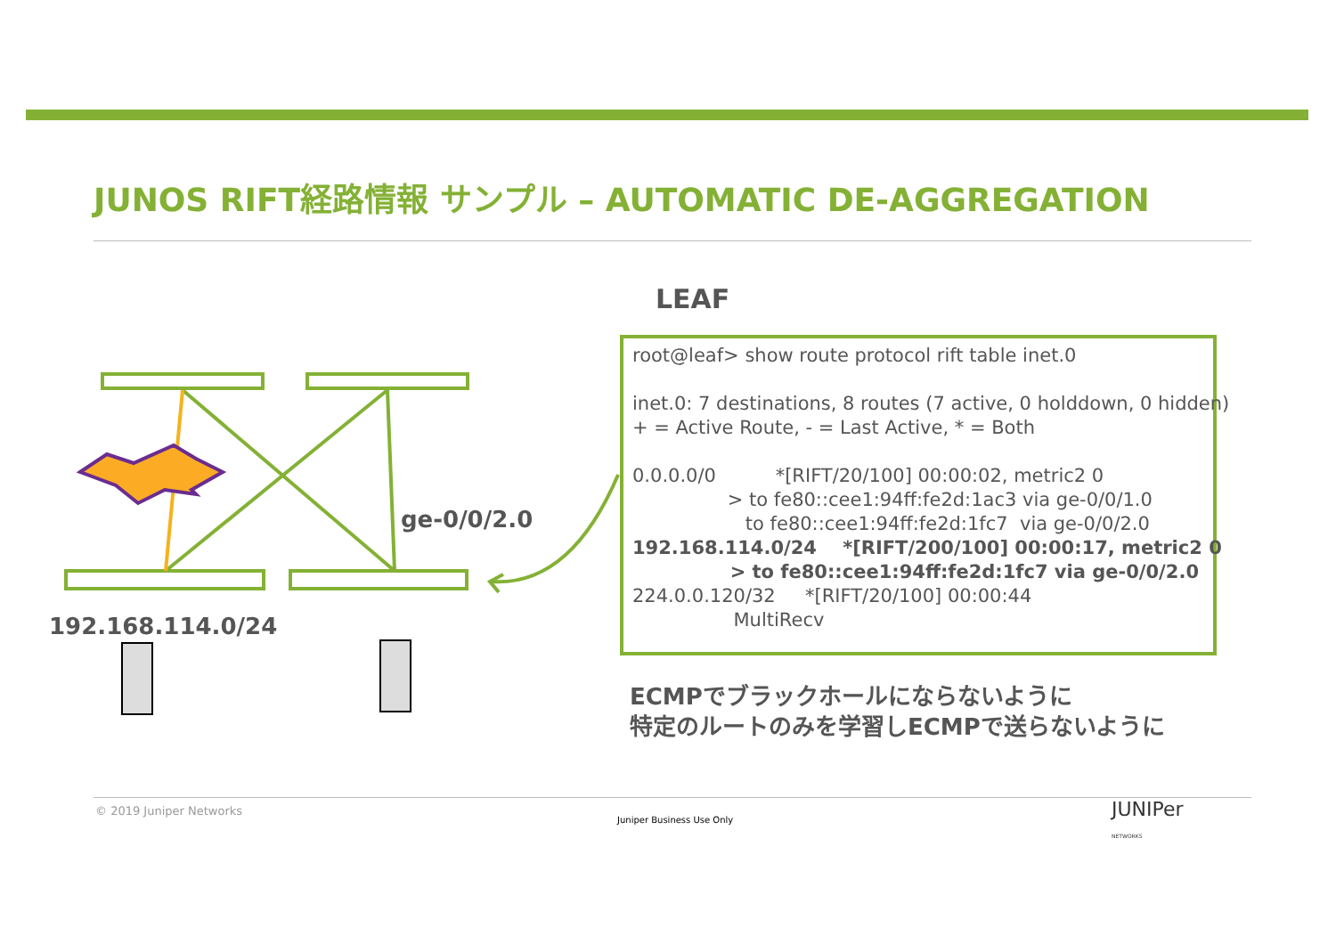JUNOS RIFT経路情報 サンプル – AUTOMATIC DE-AGGREGATION
ge-0/0/2.0
192.168.114.0/24
LEAF
root@leaf> show route protocol rift table inet.0
inet.0: 7 destinations, 8 routes (7 active, 0 holddown, 0 hidden)
+ = Active Route, - = Last Active, * = Both
0.0.0.0/0 *[RIFT/20/100] 00:00:02, metric2 0
> to fe80::cee1:94ff:fe2d:1ac3 via ge-0/0/1.0
to fe80::cee1:94ff:fe2d:1fc7 via ge-0/0/2.0
192.168.114.0/24 *[RIFT/200/100] 00:00:17, metric2 0
> to fe80::cee1:94ff:fe2d:1fc7 via ge-0/0/2.0
224.0.0.120/32 *[RIFT/20/100] 00:00:44
MultiRecv
ECMPでブラックホールにならないように
特定のルートのみを学習しECMPで送らないように
© 2019 Juniper Networks
Juniper Business Use Only
JUNIPer
NETWORKS